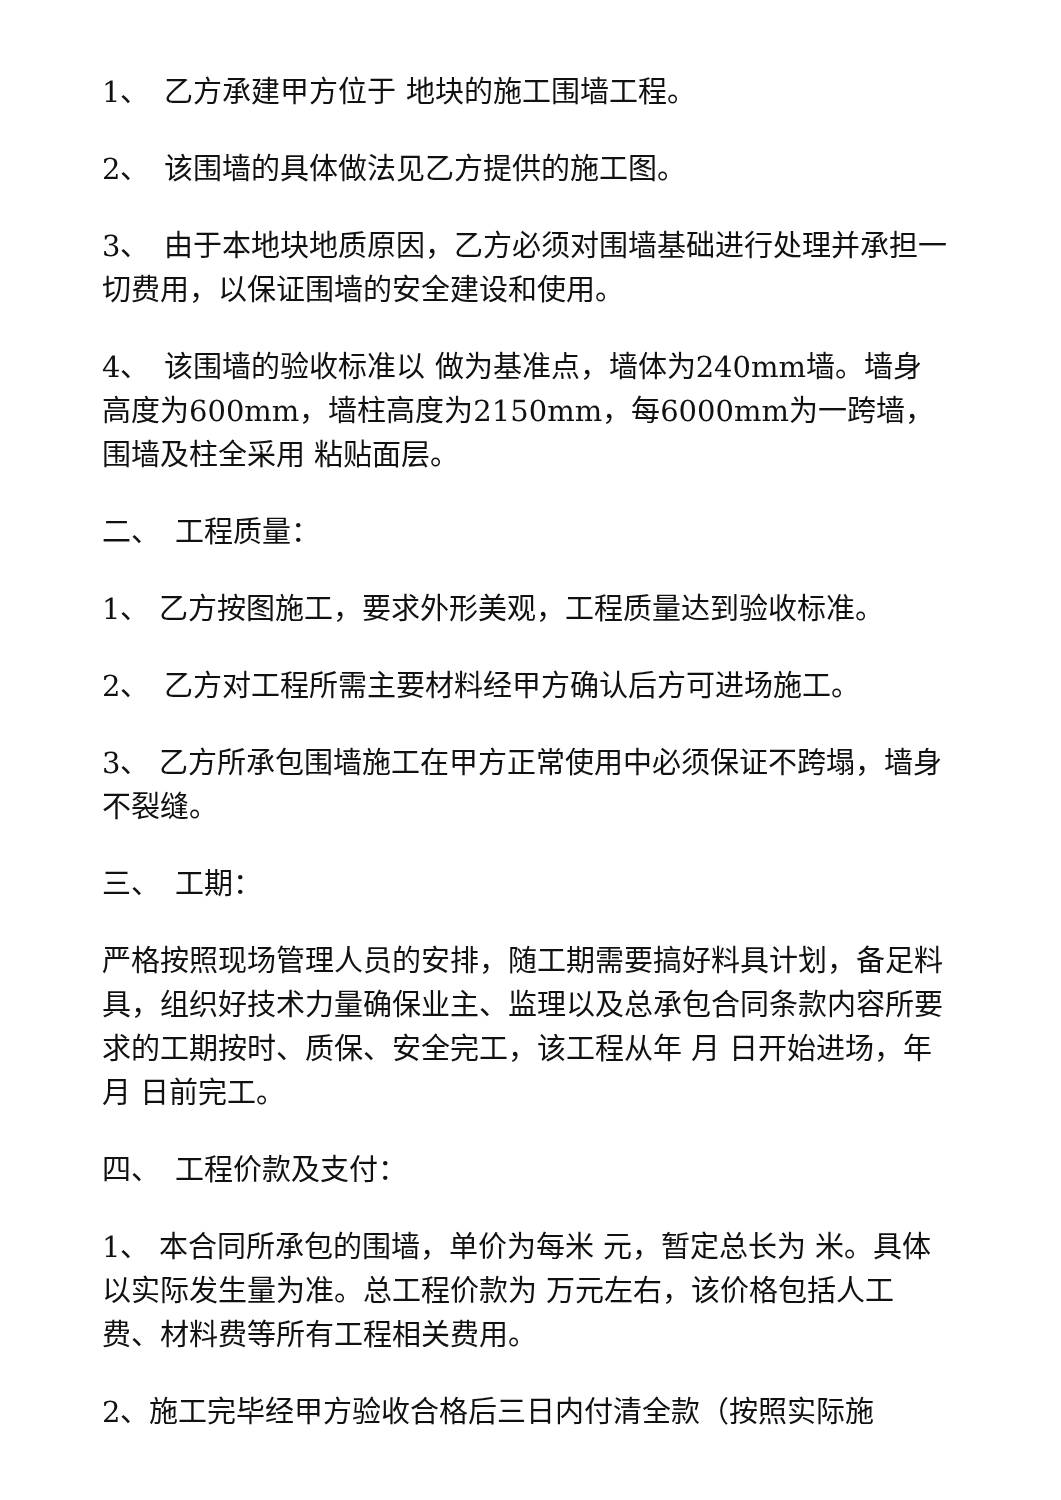1、　乙方承建甲方位于 地块的施工围墙工程。
2、　该围墙的具体做法见乙方提供的施工图。
3、　由于本地块地质原因，乙方必须对围墙基础进行处理并承担一切费用，以保证围墙的安全建设和使用。
4、　该围墙的验收标准以 做为基准点，墙体为240mm墙。墙身高度为600mm，墙柱高度为2150mm，每6000mm为一跨墙，围墙及柱全采用 粘贴面层。
二、　工程质量：
1、 乙方按图施工，要求外形美观，工程质量达到验收标准。
2、　乙方对工程所需主要材料经甲方确认后方可进场施工。
3、 乙方所承包围墙施工在甲方正常使用中必须保证不跨塌，墙身不裂缝。
三、　工期：
严格按照现场管理人员的安排，随工期需要搞好料具计划，备足料具，组织好技术力量确保业主、监理以及总承包合同条款内容所要求的工期按时、质保、安全完工，该工程从年 月 日开始进场，年 月 日前完工。
四、　工程价款及支付：
1、 本合同所承包的围墙，单价为每米 元，暂定总长为 米。具体以实际发生量为准。总工程价款为 万元左右，该价格包括人工费、材料费等所有工程相关费用。
2、施工完毕经甲方验收合格后三日内付清全款（按照实际施